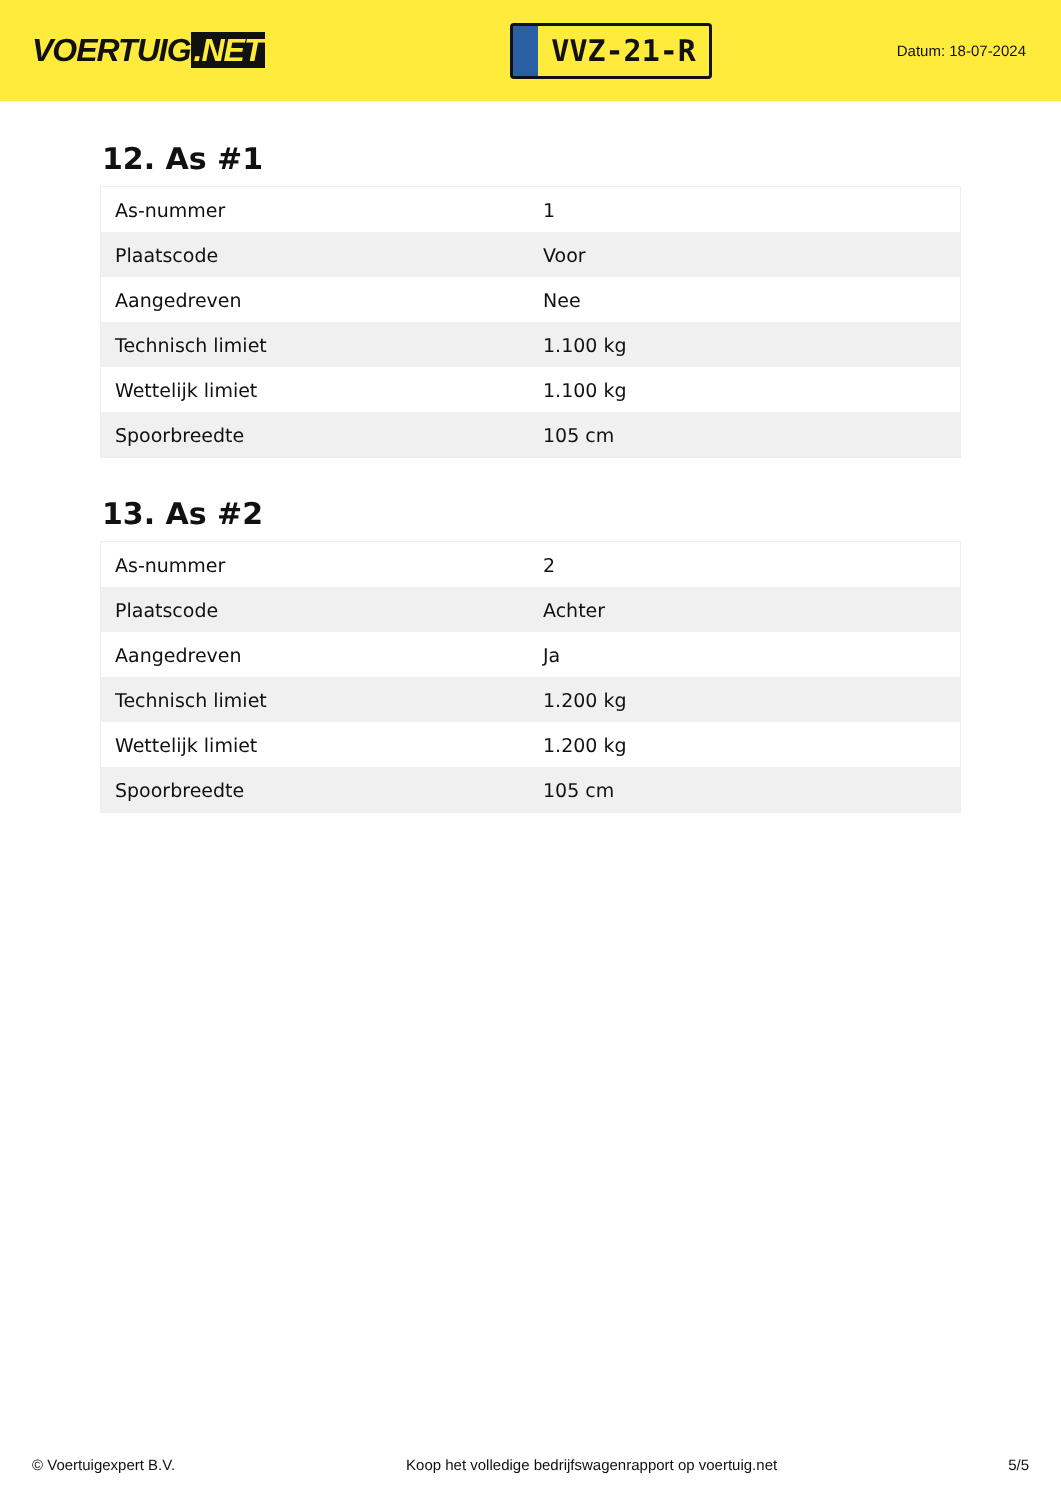VOERTUIG.NET
VVZ-21-R
Datum: 18-07-2024
12. As #1
| As-nummer | 1 |
| Plaatscode | Voor |
| Aangedreven | Nee |
| Technisch limiet | 1.100 kg |
| Wettelijk limiet | 1.100 kg |
| Spoorbreedte | 105 cm |
13. As #2
| As-nummer | 2 |
| Plaatscode | Achter |
| Aangedreven | Ja |
| Technisch limiet | 1.200 kg |
| Wettelijk limiet | 1.200 kg |
| Spoorbreedte | 105 cm |
© Voertuigexpert B.V. Koop het volledige bedrijfswagenrapport op voertuig.net 5/5